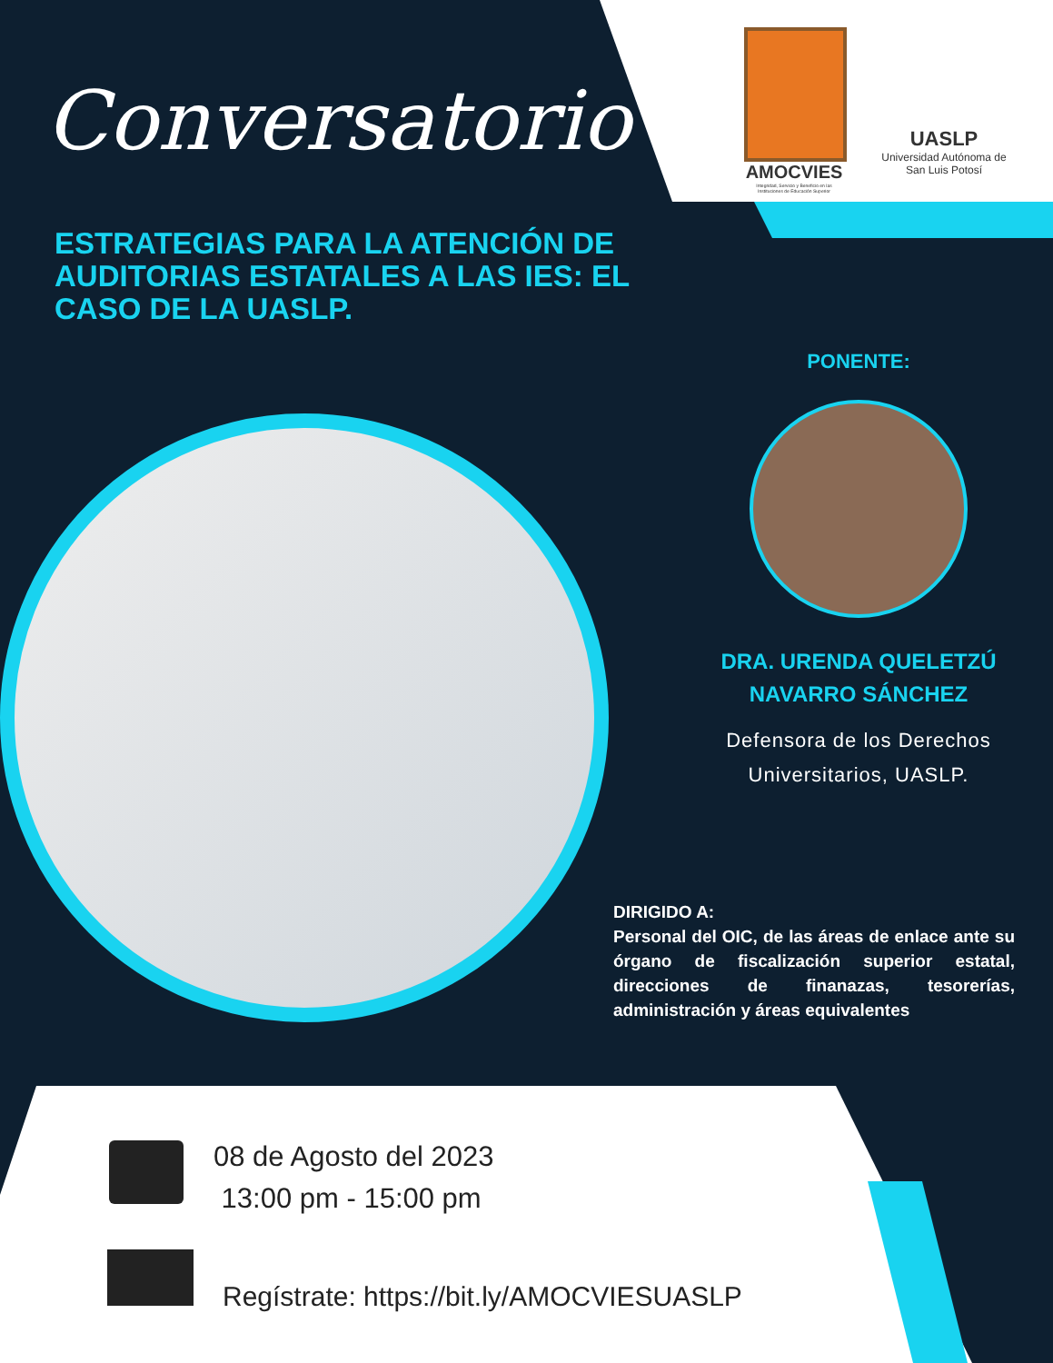AMOCVIES
Integridad, Servicio y Beneficio en las Instituciones de Educación Superior
UASLP
Universidad Autónoma de San Luis Potosí
Conversatorio
ESTRATEGIAS PARA LA ATENCIÓN DE AUDITORIAS ESTATALES A LAS IES: EL CASO DE LA UASLP.
PONENTE:
DRA. URENDA QUELETZÚ NAVARRO SÁNCHEZ
Defensora de los Derechos Universitarios, UASLP.
DIRIGIDO A:
Personal del OIC, de las áreas de enlace ante su órgano de fiscalización superior estatal, direcciones de finanazas, tesorerías, administración y áreas equivalentes
08 de Agosto del 2023
13:00 pm - 15:00 pm
Regístrate: https://bit.ly/AMOCVIESUASLP